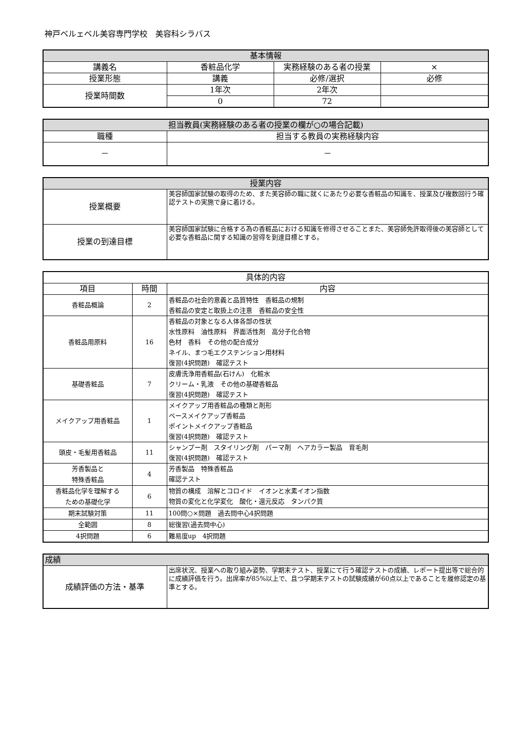神戸ベルェベル美容専門学校　美容科シラバス
| 基本情報 | | | |
| --- | --- | --- | --- |
| 講義名 | 香粧品化学 | 実務経験のある者の授業 | × |
| 授業形態 | 講義 | 必修/選択 | 必修 |
| 授業時間数 | 1年次 | 2年次 | |
| | 0 | 72 | |
| 担当教員(実務経験のある者の授業の欄が○の場合記載) | |
| --- | --- |
| 職種 | 担当する教員の実務経験内容 |
| － | － |
| 授業内容 | |
| --- | --- |
| 授業概要 | 美容師国家試験の取得のため、また美容師の職に就くにあたり必要な香粧品の知識を、授業及び複数回行う確認テストの実施で身に着ける。 |
| 授業の到達目標 | 美容師国家試験に合格する為の香粧品における知識を修得させることまた、美容師免許取得後の美容師として必要な香粧品に関する知識の習得を到達目標とする。 |
| 具体的内容 | | |
| --- | --- | --- |
| 項目 | 時間 | 内容 |
| 香粧品概論 | 2 | 香粧品の社会的意義と品質特性 香粧品の規制 香粧品の安定と取扱上の注意 香粧品の安全性 |
| 香粧品用原料 | 16 | 香粧品の対象となる人体各部の性状 水性原料 油性原料 界面活性剤 高分子化合物 色材 香料 その他の配合成分 ネイル、まつ毛エクステンション用材料 復習(4択問題) 確認テスト |
| 基礎香粧品 | 7 | 皮膚洗浄用香粧品(石けん) 化粧水 クリーム・乳液 その他の基礎香粧品 復習(4択問題) 確認テスト |
| メイクアップ用香粧品 | 1 | メイクアップ用香粧品の種類と剤形 ベースメイクアップ香粧品 ポイントメイクアップ香粧品 復習(4択問題) 確認テスト |
| 頭皮・毛髪用香粧品 | 11 | シャンプー剤 スタイリング剤 パーマ剤 ヘアカラー製品 育毛剤 復習(4択問題) 確認テスト |
| 芳香製品と 特殊香粧品 | 4 | 芳香製品 特殊香粧品 確認テスト |
| 香粧品化学を理解する ための基礎化学 | 6 | 物質の構成 溶解とコロイド イオンと水素イオン指数 物質の変化と化学変化 酸化・還元反応 タンパク質 |
| 期末試験対策 | 11 | 100問○×問題 過去問中心4択問題 |
| 全範囲 | 8 | 総復習(過去問中心) |
| 4択問題 | 6 | 難易度up 4択問題 |
| 成績 | |
| --- | --- |
| 成績評価の方法・基準 | 出席状況、授業への取り組み姿勢、学期末テスト、授業にて行う確認テストの成績、レポート提出等で総合的に成績評価を行う。出席率が85%以上で、且つ学期末テストの試験成績が60点以上であることを履修認定の基準とする。 |